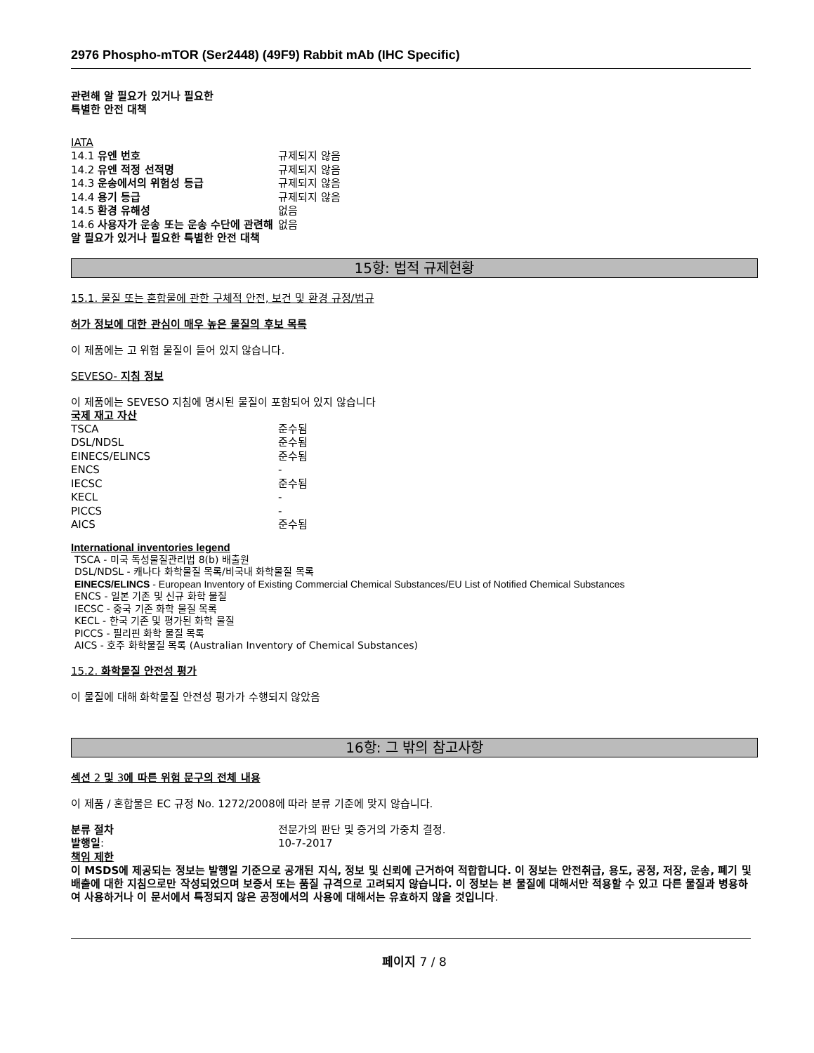2976 Phospho-mTOR (Ser2448) (49F9) Rabbit mAb (IHC Specific)
관련해 알 필요가 있거나 필요한
특별한 안전 대책
IATA
| 14.1 유엔 번호 | 규제되지 않음 |
| 14.2 유엔 적정 선적명 | 규제되지 않음 |
| 14.3 운송에서의 위험성 등급 | 규제되지 않음 |
| 14.4 용기 등급 | 규제되지 않음 |
| 14.5 환경 유해성 | 없음 |
| 14.6 사용자가 운송 또는 운송 수단에 관련해 알 필요가 있거나 필요한 특별한 안전 대책 | 없음 |
15항: 법적 규제현황
15.1. 물질 또는 혼합물에 관한 구체적 안전, 보건 및 환경 규정/법규
허가 정보에 대한 관심이 매우 높은 물질의 후보 목록
이 제품에는 고 위험 물질이 들어 있지 않습니다.
SEVESO- 지침 정보
이 제품에는 SEVESO 지침에 명시된 물질이 포함되어 있지 않습니다
국제 재고 자산
| TSCA | 준수됨 |
| DSL/NDSL | 준수됨 |
| EINECS/ELINCS | 준수됨 |
| ENCS | - |
| IECSC | 준수됨 |
| KECL | - |
| PICCS | - |
| AICS | 준수됨 |
International inventories legend
TSCA - 미국 독성물질관리법 8(b) 배출원
DSL/NDSL - 캐나다 화학물질 목록/비국내 화학물질 목록
EINECS/ELINCS - European Inventory of Existing Commercial Chemical Substances/EU List of Notified Chemical Substances
ENCS - 일본 기존 및 신규 화학 물질
IECSC - 중국 기존 화학 물질 목록
KECL - 한국 기존 및 평가된 화학 물질
PICCS - 필리핀 화학 물질 목록
AICS - 호주 화학물질 목록 (Australian Inventory of Chemical Substances)
15.2. 화학물질 안전성 평가
이 물질에 대해 화학물질 안전성 평가가 수행되지 않았음
16항: 그 밖의 참고사항
섹션 2 및 3에 따른 위험 문구의 전체 내용
이 제품 / 혼합물은 EC 규정 No. 1272/2008에 따라 분류 기준에 맞지 않습니다.
| 분류 절차 | 전문가의 판단 및 증거의 가중치 결정. |
| 발행일 : | 10-7-2017 |
책임 제한
이 MSDS에 제공되는 정보는 발행일 기준으로 공개된 지식, 정보 및 신뢰에 근거하여 적합합니다. 이 정보는 안전취급, 용도, 공정, 저장, 운송, 폐기 및 배출에 대한 지침으로만 작성되었으며 보증서 또는 품질 규격으로 고려되지 않습니다. 이 정보는 본 물질에 대해서만 적용할 수 있고 다른 물질과 병용하여 사용하거나 이 문서에서 특정되지 않은 공정에서의 사용에 대해서는 유효하지 않을 것입니다.
페이지 7 / 8